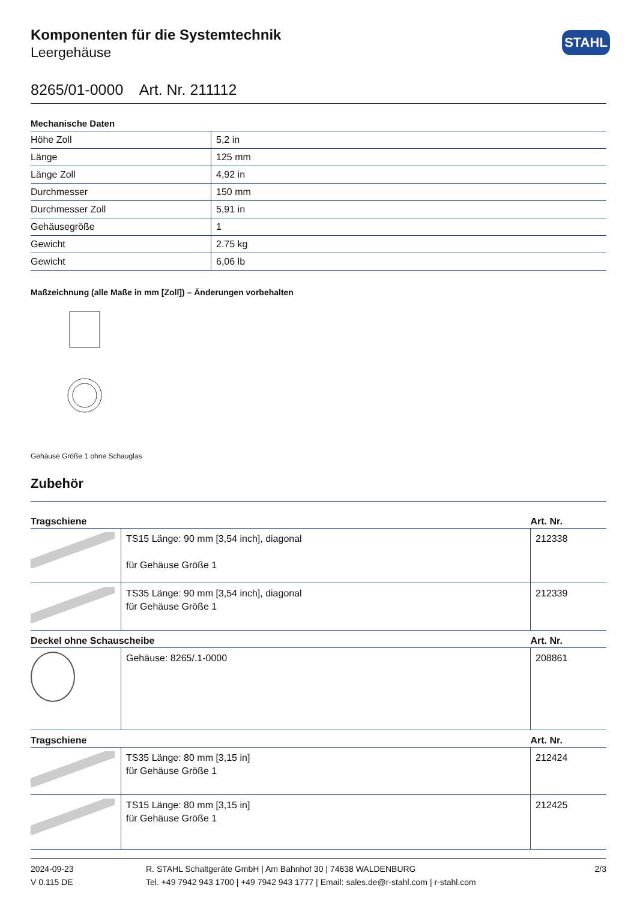Komponenten für die Systemtechnik
Leergehäuse
STAHL
8265/01-0000 Art. Nr. 211112
Mechanische Daten
| Höhe Zoll | 5,2 in |
| Länge | 125 mm |
| Länge Zoll | 4,92 in |
| Durchmesser | 150 mm |
| Durchmesser Zoll | 5,91 in |
| Gehäusegröße | 1 |
| Gewicht | 2.75 kg |
| Gewicht | 6,06 lb |
Maßzeichnung (alle Maße in mm [Zoll]) – Änderungen vorbehalten
Gehäuse Größe 1 ohne Schauglas
Zubehör
| Tragschiene | | Art. Nr. |
| --- | --- | --- |
| | TS15 Länge: 90 mm [3,54 inch], diagonal für Gehäuse Größe 1 | 212338 |
| | TS35 Länge: 90 mm [3,54 inch], diagonal für Gehäuse Größe 1 | 212339 |
| Deckel ohne Schauscheibe | | Art. Nr. |
| | Gehäuse: 8265/.1-0000 | 208861 |
| Tragschiene | | Art. Nr. |
| | TS35 Länge: 80 mm [3,15 in] für Gehäuse Größe 1 | 212424 |
| | TS15 Länge: 80 mm [3,15 in] für Gehäuse Größe 1 | 212425 |
2024-09-23
V 0.115 DE
R. STAHL Schaltgeräte GmbH | Am Bahnhof 30 | 74638 WALDENBURG
Tel. +49 7942 943 1700 | +49 7942 943 1777 | Email: sales.de@r-stahl.com | r-stahl.com
2/3